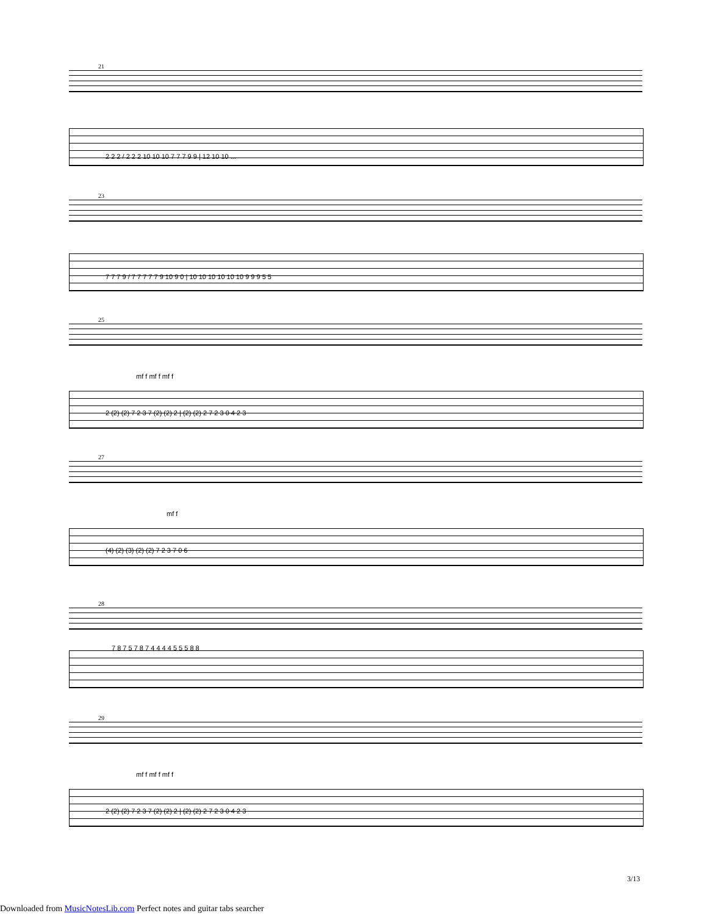21
2 2 2 / 2 2 2 10 10 10 7 7 7 9 9 | 12 10 10 ...
23
7 7 7 9 / 7 7 7 7 7 9 10 9 0 | 10 10 10 10 10 10 9 9 9 5 5
25
mf f mf f mf f
2 (2) (2) 7 2 3 7 (2) (2) 2 | (2) (2) 2 7 2 3 0 4 2 3
27
mf f
(4) (2) (3) (2) (2) 7 2 3 7 0 6
28
7 8 7 5 7 8 7 4 4 4 4 5 5 5 8 8
29
mf f mf f mf f
2 (2) (2) 7 2 3 7 (2) (2) 2 | (2) (2) 2 7 2 3 0 4 2 3
3/13
Downloaded from MusicNotesLib.com Perfect notes and guitar tabs searcher